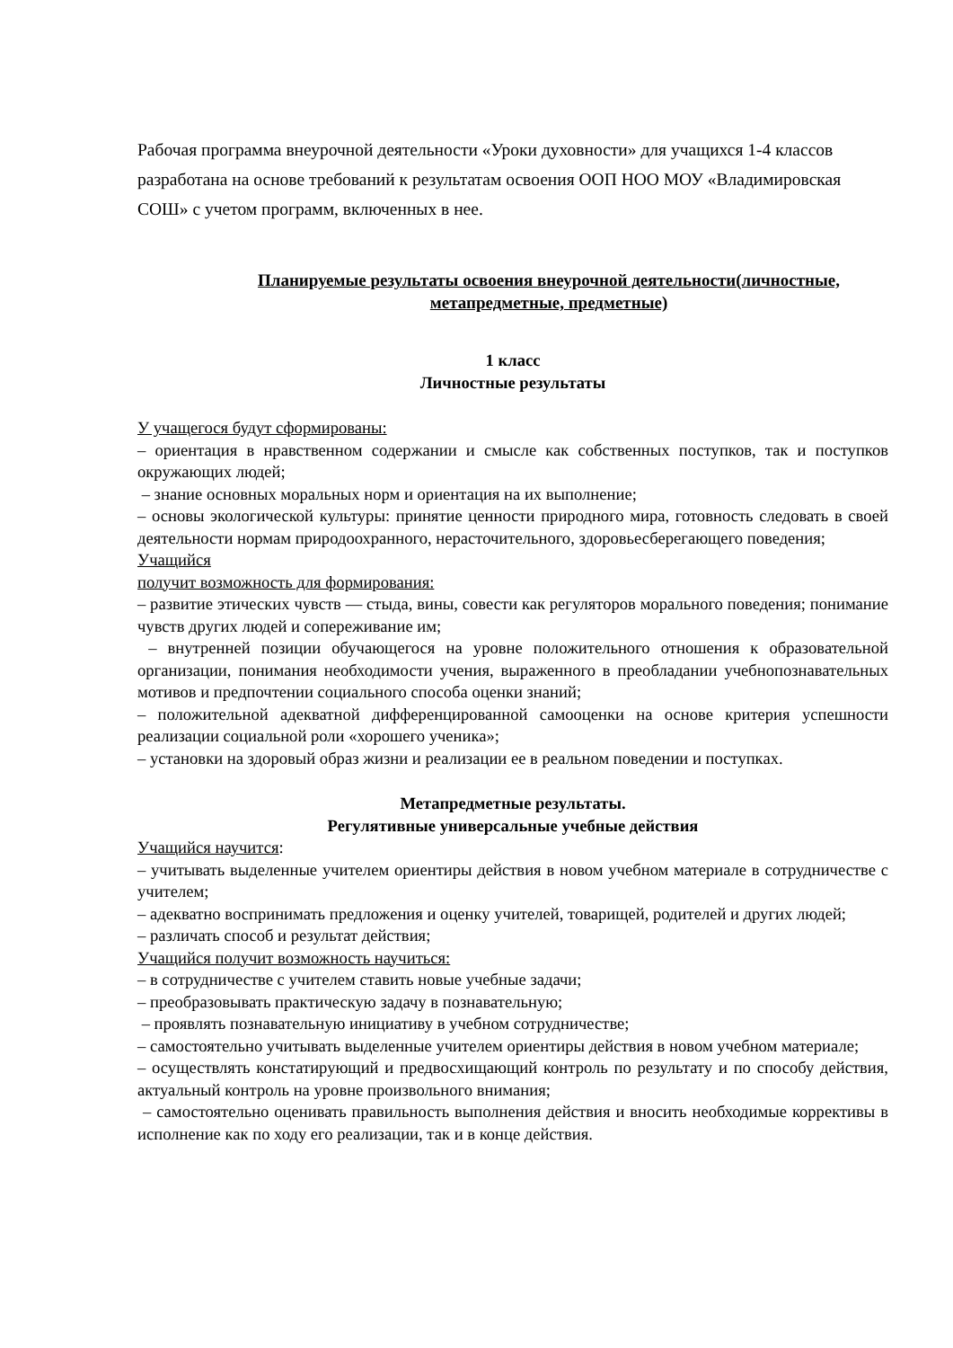Рабочая программа внеурочной деятельности «Уроки духовности» для учащихся 1-4 классов разработана на основе требований к результатам освоения ООП НОО МОУ «Владимировская СОШ» с учетом программ, включенных в нее.
Планируемые результаты освоения внеурочной деятельности(личностные, метапредметные, предметные)
1 класс
Личностные результаты
У учащегося будут сформированы:
– ориентация в нравственном содержании и смысле как собственных поступков, так и поступков окружающих людей;
– знание основных моральных норм и ориентация на их выполнение;
– основы экологической культуры: принятие ценности природного мира, готовность следовать в своей деятельности нормам природоохранного, нерасточительного, здоровьесберегающего поведения;
Учащийся
получит возможность для формирования:
– развитие этических чувств — стыда, вины, совести как регуляторов морального поведения; понимание чувств других людей и сопереживание им;
– внутренней позиции обучающегося на уровне положительного отношения к образовательной организации, понимания необходимости учения, выраженного в преобладании учебнопознавательных мотивов и предпочтении социального способа оценки знаний;
– положительной адекватной дифференцированной самооценки на основе критерия успешности реализации социальной роли «хорошего ученика»;
– установки на здоровый образ жизни и реализации ее в реальном поведении и поступках.
Метапредметные результаты.
Регулятивные универсальные учебные действия
Учащийся научится:
– учитывать выделенные учителем ориентиры действия в новом учебном материале в сотрудничестве с учителем;
– адекватно воспринимать предложения и оценку учителей, товарищей, родителей и других людей;
– различать способ и результат действия;
Учащийся получит возможность научиться:
– в сотрудничестве с учителем ставить новые учебные задачи;
– преобразовывать практическую задачу в познавательную;
– проявлять познавательную инициативу в учебном сотрудничестве;
– самостоятельно учитывать выделенные учителем ориентиры действия в новом учебном материале;
– осуществлять констатирующий и предвосхищающий контроль по результату и по способу действия, актуальный контроль на уровне произвольного внимания;
– самостоятельно оценивать правильность выполнения действия и вносить необходимые коррективы в исполнение как по ходу его реализации, так и в конце действия.